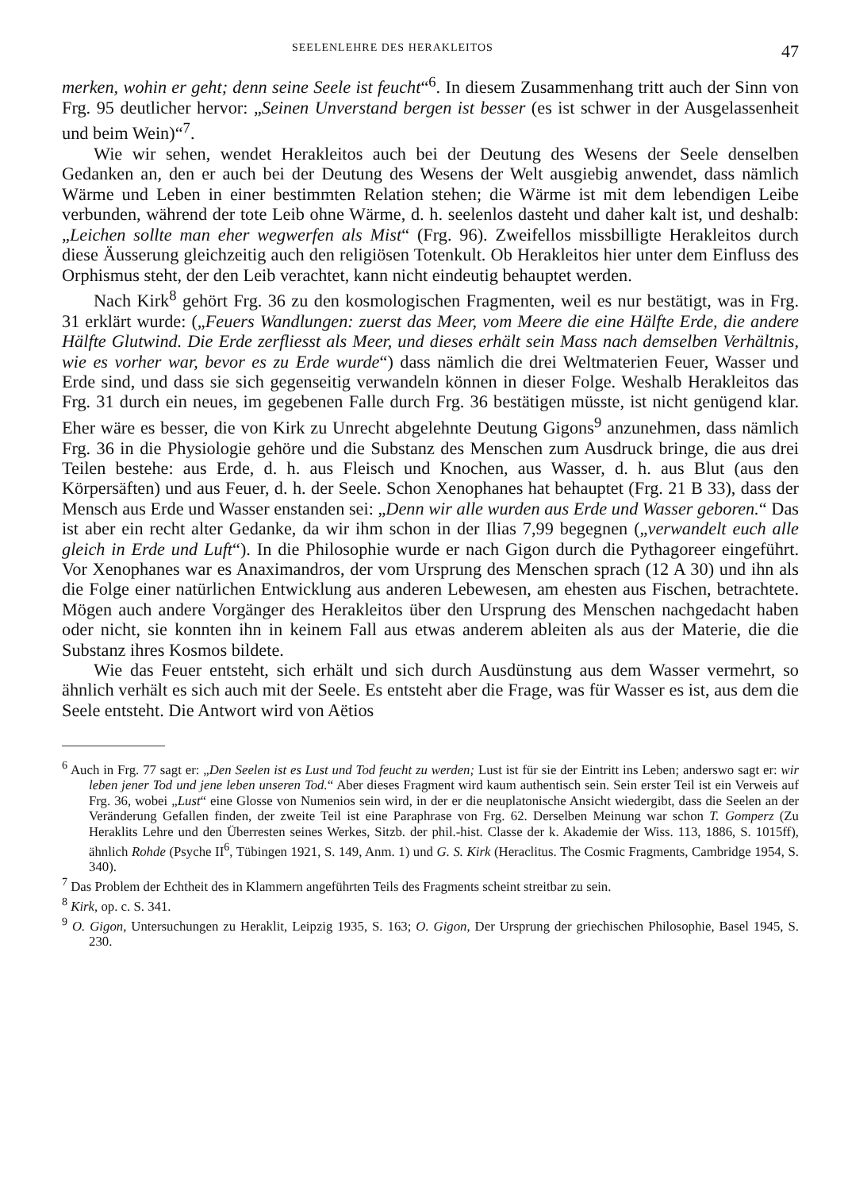SEELENLEHRE DES HERAKLEITOS 47
merken, wohin er geht; denn seine Seele ist feucht“<sup>6</sup>. In diesem Zusammenhang tritt auch der Sinn von Frg. 95 deutlicher hervor: „Seinen Unverstand bergen ist besser (es ist schwer in der Ausgelassenheit und beim Wein)“<sup>7</sup>.
Wie wir sehen, wendet Herakleitos auch bei der Deutung des Wesens der Seele denselben Gedanken an, den er auch bei der Deutung des Wesens der Welt ausgiebig anwendet, dass nämlich Wärme und Leben in einer bestimmten Relation stehen; die Wärme ist mit dem lebendigen Leibe verbunden, während der tote Leib ohne Wärme, d. h. seelenlos dasteht und daher kalt ist, und deshalb: „Leichen sollte man eher wegwerfen als Mist“ (Frg. 96). Zweifellos missbilligte Herakleitos durch diese Äusserung gleichzeitig auch den religiösen Totenkult. Ob Herakleitos hier unter dem Einfluss des Orphismus steht, der den Leib verachtet, kann nicht eindeutig behauptet werden.
Nach Kirk<sup>8</sup> gehört Frg. 36 zu den kosmologischen Fragmenten, weil es nur bestätigt, was in Frg. 31 erklärt wurde: („Feuers Wandlungen: zuerst das Meer, vom Meere die eine Hälfte Erde, die andere Hälfte Glutwind. Die Erde zerfliesst als Meer, und dieses erhält sein Mass nach demselben Verhältnis, wie es vorher war, bevor es zu Erde wurde“) dass nämlich die drei Weltmaterien Feuer, Wasser und Erde sind, und dass sie sich gegenseitig verwandeln können in dieser Folge. Weshalb Herakleitos das Frg. 31 durch ein neues, im gegebenen Falle durch Frg. 36 bestätigen müsste, ist nicht genügend klar. Eher wäre es besser, die von Kirk zu Unrecht abgelehnte Deutung Gigons<sup>9</sup> anzunehmen, dass nämlich Frg. 36 in die Physiologie gehöre und die Substanz des Menschen zum Ausdruck bringe, die aus drei Teilen bestehe: aus Erde, d. h. aus Fleisch und Knochen, aus Wasser, d. h. aus Blut (aus den Körpersäften) und aus Feuer, d. h. der Seele. Schon Xenophanes hat behauptet (Frg. 21 B 33), dass der Mensch aus Erde und Wasser enstanden sei: „Denn wir alle wurden aus Erde und Wasser geboren.“ Das ist aber ein recht alter Gedanke, da wir ihm schon in der Ilias 7,99 begegnen („verwandelt euch alle gleich in Erde und Luft“). In die Philosophie wurde er nach Gigon durch die Pythagoreer eingeführt. Vor Xenophanes war es Anaximandros, der vom Ursprung des Menschen sprach (12 A 30) und ihn als die Folge einer natürlichen Entwicklung aus anderen Lebewesen, am ehesten aus Fischen, betrachtete. Mögen auch andere Vorgänger des Herakleitos über den Ursprung des Menschen nachgedacht haben oder nicht, sie konnten ihn in keinem Fall aus etwas anderem ableiten als aus der Materie, die die Substanz ihres Kosmos bildete.
Wie das Feuer entsteht, sich erhält und sich durch Ausdünstung aus dem Wasser vermehrt, so ähnlich verhält es sich auch mit der Seele. Es entsteht aber die Frage, was für Wasser es ist, aus dem die Seele entsteht. Die Antwort wird von Aëtios
<sup>6</sup> Auch in Frg. 77 sagt er: „Den Seelen ist es Lust und Tod feucht zu werden; Lust ist für sie der Eintritt ins Leben; anderswo sagt er: wir leben jener Tod und jene leben unseren Tod.“ Aber dieses Fragment wird kaum authentisch sein. Sein erster Teil ist ein Verweis auf Frg. 36, wobei „Lust“ eine Glosse von Numenios sein wird, in der er die neuplatonische Ansicht wiedergibt, dass die Seelen an der Veränderung Gefallen finden, der zweite Teil ist eine Paraphrase von Frg. 62. Derselben Meinung war schon T. Gomperz (Zu Heraklits Lehre und den Überresten seines Werkes, Sitzb. der phil.-hist. Classe der k. Akademie der Wiss. 113, 1886, S. 1015ff), ähnlich Rohde (Psyche II<sup>6</sup>, Tübingen 1921, S. 149, Anm. 1) und G. S. Kirk (Heraclitus. The Cosmic Fragments, Cambridge 1954, S. 340).
<sup>7</sup> Das Problem der Echtheit des in Klammern angeführten Teils des Fragments scheint streitbar zu sein.
<sup>8</sup> Kirk, op. c. S. 341.
<sup>9</sup> O. Gigon, Untersuchungen zu Heraklit, Leipzig 1935, S. 163; O. Gigon, Der Ursprung der griechischen Philosophie, Basel 1945, S. 230.